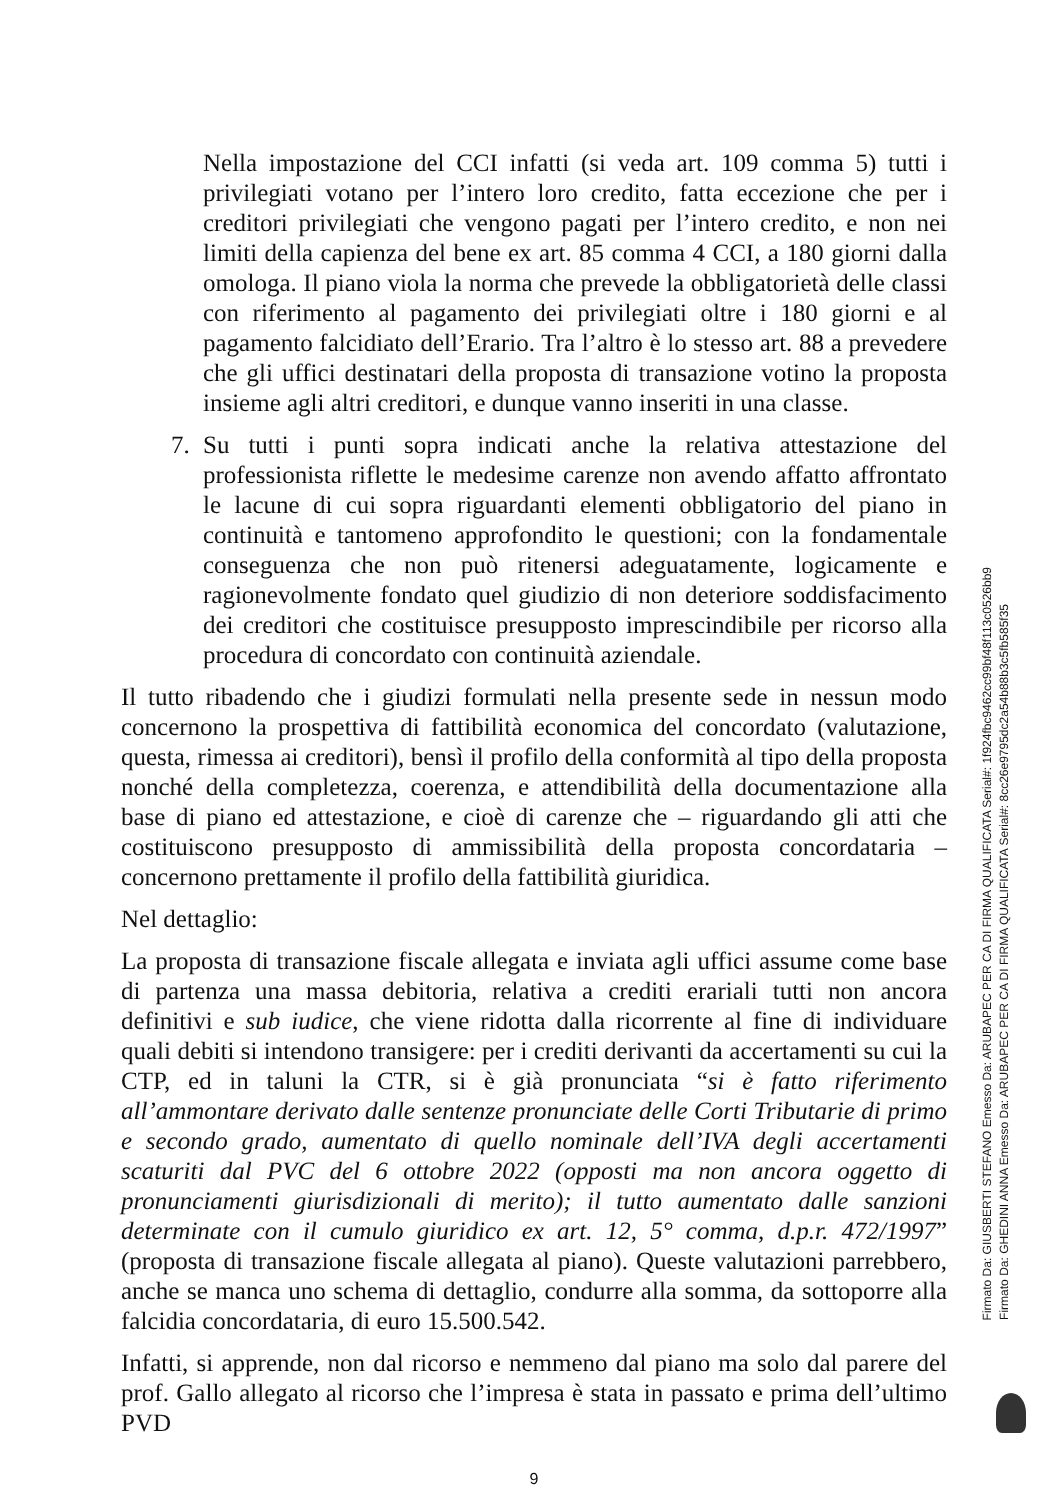Nella impostazione del CCI infatti (si veda art. 109 comma 5) tutti i privilegiati votano per l’intero loro credito, fatta eccezione che per i creditori privilegiati che vengono pagati per l’intero credito, e non nei limiti della capienza del bene ex art. 85 comma 4 CCI, a 180 giorni dalla omologa. Il piano viola la norma che prevede la obbligatorietà delle classi con riferimento al pagamento dei privilegiati oltre i 180 giorni e al pagamento falcidiato dell’Erario. Tra l’altro è lo stesso art. 88 a prevedere che gli uffici destinatari della proposta di transazione votino la proposta insieme agli altri creditori, e dunque vanno inseriti in una classe.
7. Su tutti i punti sopra indicati anche la relativa attestazione del professionista riflette le medesime carenze non avendo affatto affrontato le lacune di cui sopra riguardanti elementi obbligatorio del piano in continuità e tantomeno approfondito le questioni; con la fondamentale conseguenza che non può ritenersi adeguatamente, logicamente e ragionevolmente fondato quel giudizio di non deteriore soddisfacimento dei creditori che costituisce presupposto imprescindibile per ricorso alla procedura di concordato con continuità aziendale.
Il tutto ribadendo che i giudizi formulati nella presente sede in nessun modo concernono la prospettiva di fattibilità economica del concordato (valutazione, questa, rimessa ai creditori), bensì il profilo della conformità al tipo della proposta nonché della completezza, coerenza, e attendibilità della documentazione alla base di piano ed attestazione, e cioè di carenze che – riguardando gli atti che costituiscono presupposto di ammissibilità della proposta concordataria – concernono prettamente il profilo della fattibilità giuridica.
Nel dettaglio:
La proposta di transazione fiscale allegata e inviata agli uffici assume come base di partenza una massa debitoria, relativa a crediti erariali tutti non ancora definitivi e sub iudice, che viene ridotta dalla ricorrente al fine di individuare quali debiti si intendono transigere: per i crediti derivanti da accertamenti su cui la CTP, ed in taluni la CTR, si è già pronunciata “si è fatto riferimento all’ammontare derivato dalle sentenze pronunciate delle Corti Tributarie di primo e secondo grado, aumentato di quello nominale dell’IVA degli accertamenti scaturiti dal PVC del 6 ottobre 2022 (opposti ma non ancora oggetto di pronunciamenti giurisdizionali di merito); il tutto aumentato dalle sanzioni determinate con il cumulo giuridico ex art. 12, 5° comma, d.p.r. 472/1997” (proposta di transazione fiscale allegata al piano). Queste valutazioni parrebbero, anche se manca uno schema di dettaglio, condurre alla somma, da sottoporre alla falcidia concordataria, di euro 15.500.542.
Infatti, si apprende, non dal ricorso e nemmeno dal piano ma solo dal parere del prof. Gallo allegato al ricorso che l’impresa è stata in passato e prima dell’ultimo PVD
9
Firmato Da: GIUSBERTI STEFANO Emesso Da: ARUBAPEC PER CA DI FIRMA QUALIFICATA Serial#: 1f924fbc9462cc99bf48f113c0526bb9
Firmato Da: GHEDINI ANNA Emesso Da: ARUBAPEC PER CA DI FIRMA QUALIFICATA Serial#: 8cc26e9795dc2a54b88b3c5fb585f35